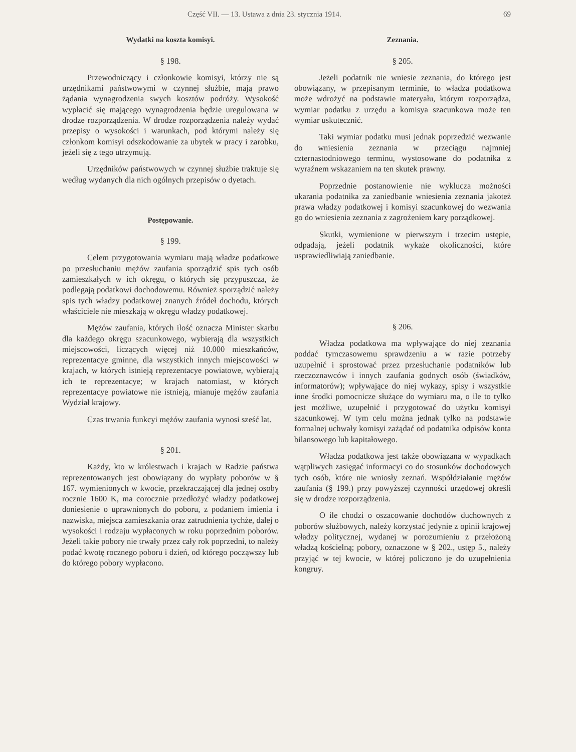Część VII. — 13. Ustawa z dnia 23. stycznia 1914. 69
Wydatki na koszta komisyi.
§ 198.
Przewodniczący i członkowie komisyi, którzy nie są urzędnikami państwowymi w czynnej służbie, mają prawo żądania wynagrodzenia swych kosztów podróży. Wysokość wypłacić się mającego wynagrodzenia będzie uregulowana w drodze rozporządzenia. W drodze rozporządzenia należy wydać przepisy o wysokości i warunkach, pod którymi należy się członkom komisyi odszkodowanie za ubytek w pracy i zarobku, jeżeli się z tego utrzymują.
Urzędników państwowych w czynnej służbie traktuje się według wydanych dla nich ogólnych przepisów o dyetach.
Postępowanie.
§ 199.
Celem przygotowania wymiaru mają władze podatkowe po przesłuchaniu mężów zaufania sporządzić spis tych osób zamieszkałych w ich okręgu, o których się przypuszcza, że podlegają podatkowi dochodowemu. Również sporządzić należy spis tych władzy podatkowej znanych źródeł dochodu, których właściciele nie mieszkają w okręgu władzy podatkowej.
Mężów zaufania, których ilość oznacza Minister skarbu dla każdego okręgu szacunkowego, wybierają dla wszystkich miejscowości, liczących więcej niż 10.000 mieszkańców, reprezentacye gminne, dla wszystkich innych miejscowości w krajach, w których istnieją reprezentacye powiatowe, wybierają ich te reprezentacye; w krajach natomiast, w których reprezentacye powiatowe nie istnieją, mianuje mężów zaufania Wydział krajowy.
Czas trwania funkcyi mężów zaufania wynosi sześć lat.
§ 201.
Każdy, kto w królestwach i krajach w Radzie państwa reprezentowanych jest obowiązany do wypłaty poborów w § 167. wymienionych w kwocie, przekraczającej dla jednej osoby rocznie 1600 K, ma corocznie przedłożyć władzy podatkowej doniesienie o uprawnionych do poboru, z podaniem imienia i nazwiska, miejsca zamieszkania oraz zatrudnienia tychże, dalej o wysokości i rodzaju wypłaconych w roku poprzednim poborów. Jeżeli takie pobory nie trwały przez cały rok poprzedni, to należy podać kwotę rocznego poboru i dzień, od którego począwszy lub do którego pobory wypłacono.
Zeznania.
§ 205.
Jeżeli podatnik nie wniesie zeznania, do którego jest obowiązany, w przepisanym terminie, to władza podatkowa może wdrożyć na podstawie materyału, którym rozporządza, wymiar podatku z urzędu a komisya szacunkowa może ten wymiar uskutecznić.
Taki wymiar podatku musi jednak poprzedzić wezwanie do wniesienia zeznania w przeciągu najmniej czternastodniowego terminu, wystosowane do podatnika z wyraźnem wskazaniem na ten skutek prawny.
Poprzednie postanowienie nie wyklucza możności ukarania podatnika za zaniedbanie wniesienia zeznania jakoteż prawa władzy podatkowej i komisyi szacunkowej do wezwania go do wniesienia zeznania z zagrożeniem kary porządkowej.
Skutki, wymienione w pierwszym i trzecim ustępie, odpadają, jeżeli podatnik wykaże okoliczności, które usprawiedliwiają zaniedbanie.
§ 206.
Władza podatkowa ma wpływające do niej zeznania poddać tymczasowemu sprawdzeniu a w razie potrzeby uzupełnić i sprostować przez przesłuchanie podatników lub rzeczoznawców i innych zaufania godnych osób (świadków, informatorów); wpływające do niej wykazy, spisy i wszystkie inne środki pomocnicze służące do wymiaru ma, o ile to tylko jest możliwe, uzupełnić i przygotować do użytku komisyi szacunkowej. W tym celu można jednak tylko na podstawie formalnej uchwały komisyi zażądać od podatnika odpisów konta bilansowego lub kapitałowego.
Władza podatkowa jest także obowiązana w wypadkach wątpliwych zasięgać informacyi co do stosunków dochodowych tych osób, które nie wniosły zeznań. Współdziałanie mężów zaufania (§ 199.) przy powyższej czynności urzędowej określi się w drodze rozporządzenia.
O ile chodzi o oszacowanie dochodów duchownych z poborów służbowych, należy korzystać jedynie z opinii krajowej władzy politycznej, wydanej w porozumieniu z przełożoną władzą kościelną; pobory, oznaczone w § 202., ustęp 5., należy przyjąć w tej kwocie, w której policzono je do uzupełnienia kongruy.